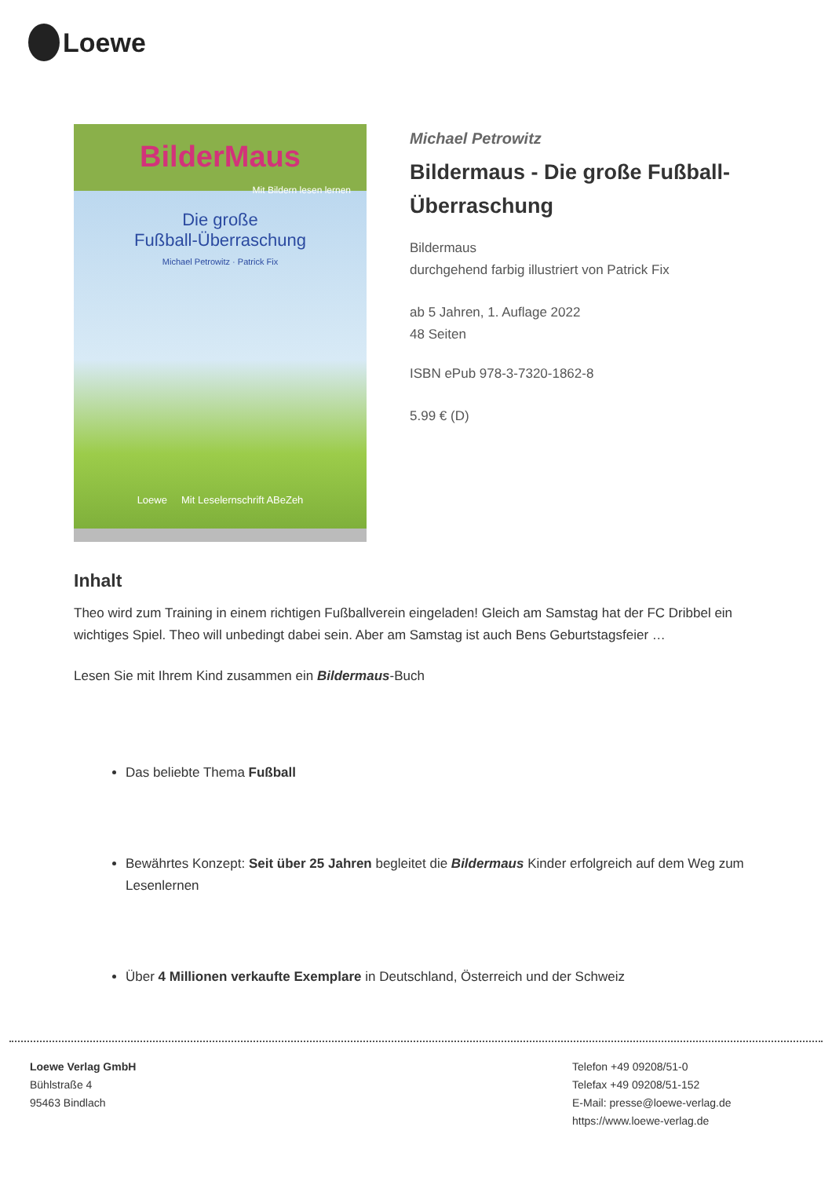Loewe
BilderMaus
Mit Bildern lesen lernen
Die große
Fußball-Überraschung
Michael Petrowitz · Patrick Fix
Loewe Mit Leselernschrift ABeZeh
Michael Petrowitz
Bildermaus - Die große Fußball-Überraschung
Bildermaus
durchgehend farbig illustriert von Patrick Fix
ab 5 Jahren, 1. Auflage 2022
48 Seiten
ISBN ePub 978-3-7320-1862-8
5.99 € (D)
Inhalt
Theo wird zum Training in einem richtigen Fußballverein eingeladen! Gleich am Samstag hat der FC Dribbel ein wichtiges Spiel. Theo will unbedingt dabei sein. Aber am Samstag ist auch Bens Geburtstagsfeier …
Lesen Sie mit Ihrem Kind zusammen ein Bildermaus-Buch
Das beliebte Thema Fußball
Bewährtes Konzept: Seit über 25 Jahren begleitet die Bildermaus Kinder erfolgreich auf dem Weg zum Lesenlernen
Über 4 Millionen verkaufte Exemplare in Deutschland, Österreich und der Schweiz
Loewe Verlag GmbH
Bühlstraße 4
95463 Bindlach
Telefon +49 09208/51-0
Telefax +49 09208/51-152
E-Mail: presse@loewe-verlag.de
https://www.loewe-verlag.de